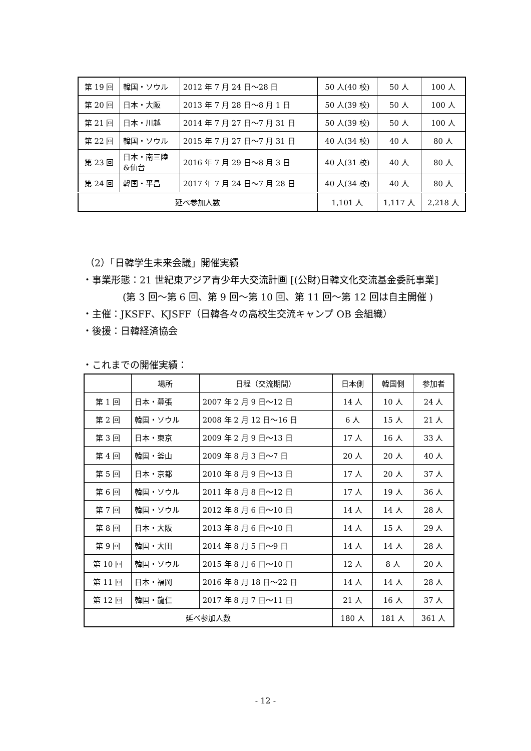| 第 19 回 | 韓国・ソウル | 2012 年 7 月 24 日～28 日 | 50 人(40 校) | 50 人 | 100 人 |
| 第 20 回 | 日本・大阪 | 2013 年 7 月 28 日～8 月 1 日 | 50 人(39 校) | 50 人 | 100 人 |
| 第 21 回 | 日本・川越 | 2014 年 7 月 27 日～7 月 31 日 | 50 人(39 校) | 50 人 | 100 人 |
| 第 22 回 | 韓国・ソウル | 2015 年 7 月 27 日～7 月 31 日 | 40 人(34 校) | 40 人 | 80 人 |
| 第 23 回 | 日本・南三陸 &仙台 | 2016 年 7 月 29 日～8 月 3 日 | 40 人(31 校) | 40 人 | 80 人 |
| 第 24 回 | 韓国・平昌 | 2017 年 7 月 24 日～7 月 28 日 | 40 人(34 校) | 40 人 | 80 人 |
| 延べ参加人数 | | | 1,101 人 | 1,117 人 | 2,218 人 |
（2）「日韓学生未来会議」開催実績
・事業形態：21 世紀東アジア青少年大交流計画 [(公財)日韓文化交流基金委託事業]
(第 3 回～第 6 回、第 9 回～第 10 回、第 11 回～第 12 回は自主開催 )
・主催：JKSFF、KJSFF（日韓各々の高校生交流キャンプ OB 会組織）
・後援：日韓経済協会
・これまでの開催実績：
| | 場所 | 日程（交流期間） | 日本側 | 韓国側 | 参加者 |
| --- | --- | --- | --- | --- | --- |
| 第 1 回 | 日本・幕張 | 2007 年 2 月 9 日～12 日 | 14 人 | 10 人 | 24 人 |
| 第 2 回 | 韓国・ソウル | 2008 年 2 月 12 日～16 日 | 6 人 | 15 人 | 21 人 |
| 第 3 回 | 日本・東京 | 2009 年 2 月 9 日～13 日 | 17 人 | 16 人 | 33 人 |
| 第 4 回 | 韓国・釜山 | 2009 年 8 月 3 日～7 日 | 20 人 | 20 人 | 40 人 |
| 第 5 回 | 日本・京都 | 2010 年 8 月 9 日～13 日 | 17 人 | 20 人 | 37 人 |
| 第 6 回 | 韓国・ソウル | 2011 年 8 月 8 日～12 日 | 17 人 | 19 人 | 36 人 |
| 第 7 回 | 韓国・ソウル | 2012 年 8 月 6 日～10 日 | 14 人 | 14 人 | 28 人 |
| 第 8 回 | 日本・大阪 | 2013 年 8 月 6 日～10 日 | 14 人 | 15 人 | 29 人 |
| 第 9 回 | 韓国・大田 | 2014 年 8 月 5 日～9 日 | 14 人 | 14 人 | 28 人 |
| 第 10 回 | 韓国・ソウル | 2015 年 8 月 6 日～10 日 | 12 人 | 8 人 | 20 人 |
| 第 11 回 | 日本・福岡 | 2016 年 8 月 18 日～22 日 | 14 人 | 14 人 | 28 人 |
| 第 12 回 | 韓国・龍仁 | 2017 年 8 月 7 日～11 日 | 21 人 | 16 人 | 37 人 |
| 延べ参加人数 | | | 180 人 | 181 人 | 361 人 |
- 12 -